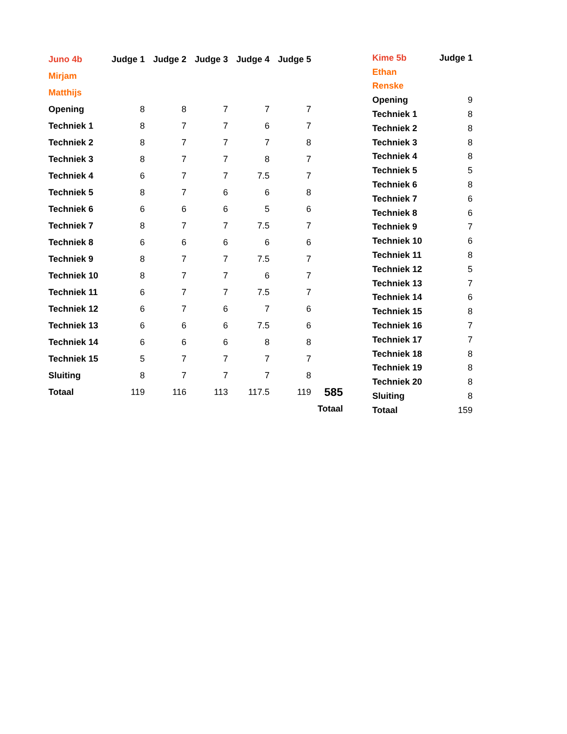| Juno 4b | Judge 1 | Judge 2 | Judge 3 | Judge 4 | Judge 5 | |
| Mirjam | | | | | | |
| Matthijs | | | | | | |
| Opening | 8 | 8 | 7 | 7 | 7 | |
| Techniek 1 | 8 | 7 | 7 | 6 | 7 | |
| Techniek 2 | 8 | 7 | 7 | 7 | 8 | |
| Techniek 3 | 8 | 7 | 7 | 8 | 7 | |
| Techniek 4 | 6 | 7 | 7 | 7.5 | 7 | |
| Techniek 5 | 8 | 7 | 6 | 6 | 8 | |
| Techniek 6 | 6 | 6 | 6 | 5 | 6 | |
| Techniek 7 | 8 | 7 | 7 | 7.5 | 7 | |
| Techniek 8 | 6 | 6 | 6 | 6 | 6 | |
| Techniek 9 | 8 | 7 | 7 | 7.5 | 7 | |
| Techniek 10 | 8 | 7 | 7 | 6 | 7 | |
| Techniek 11 | 6 | 7 | 7 | 7.5 | 7 | |
| Techniek 12 | 6 | 7 | 6 | 7 | 6 | |
| Techniek 13 | 6 | 6 | 6 | 7.5 | 6 | |
| Techniek 14 | 6 | 6 | 6 | 8 | 8 | |
| Techniek 15 | 5 | 7 | 7 | 7 | 7 | |
| Sluiting | 8 | 7 | 7 | 7 | 8 | |
| Totaal | 119 | 116 | 113 | 117.5 | 119 | 585 |
| | | | | | | Totaal |
| Kime 5b | Judge 1 |
| --- | --- |
| Ethan | |
| Renske | |
| Opening | 9 |
| Techniek 1 | 8 |
| Techniek 2 | 8 |
| Techniek 3 | 8 |
| Techniek 4 | 8 |
| Techniek 5 | 5 |
| Techniek 6 | 8 |
| Techniek 7 | 6 |
| Techniek 8 | 6 |
| Techniek 9 | 7 |
| Techniek 10 | 6 |
| Techniek 11 | 8 |
| Techniek 12 | 5 |
| Techniek 13 | 7 |
| Techniek 14 | 6 |
| Techniek 15 | 8 |
| Techniek 16 | 7 |
| Techniek 17 | 7 |
| Techniek 18 | 8 |
| Techniek 19 | 8 |
| Techniek 20 | 8 |
| Sluiting | 8 |
| Totaal | 159 |